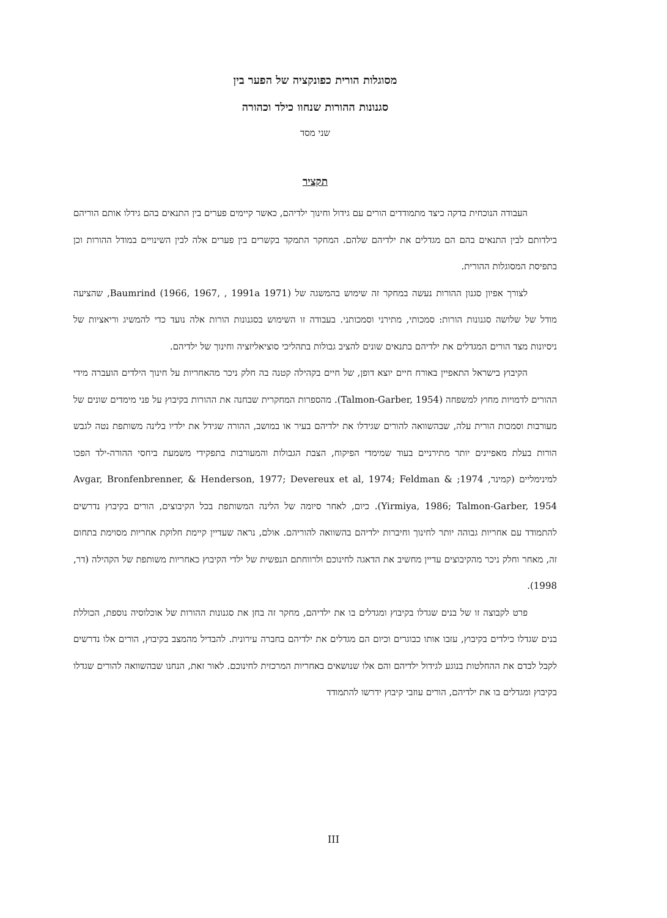מסוגלות הורית כפונקציה של הפער בין
סגנונות ההורות שנחוו כילד וכהורה
שני מסד
תקציר
העבודה הנוכחית בדקה כיצד מתמודדים הורים עם גידול וחינוך ילדיהם, כאשר קיימים פערים בין התנאים בהם גידלו אותם הוריהם בילדותם לבין התנאים בהם הם מגדלים את ילדיהם שלהם. המחקר התמקד בקשרים בין פערים אלה לבין השינויים במודל ההורות וכן בתפיסת המסוגלות ההורית.
לצורך אפיון סגנון ההורות נעשה במחקר זה שימוש בהמשגה של Baumrind (1966, 1967, , 1991a 1971), שהציעה מודל של שלושה סגנונות הורות: סמכותי, מתירני וסמכותני. בעבודה זו השימוש בסגנונות הורות אלה נועד כדי להמשיג וריאציות של ניסיונות מצד הורים המגדלים את ילדיהם בתנאים שונים להציב גבולות בתהליכי סוציאליזציה וחינוך של ילדיהם.
הקיבוץ בישראל התאפיין באורח חיים יוצא דופן, של חיים בקהילה קטנה בה חלק ניכר מהאחריות על חינוך הילדים הועברה מידי ההורים לדמויות מחוץ למשפחה (Talmon-Garber, 1954). מהספרות המחקרית שבחנה את ההורות בקיבוץ על פני מימדים שונים של מעורבות וסמכות הורית עלה, שבהשוואה להורים שגידלו את ילדיהם בעיר או במושב, ההורה שגידל את ילדיו בלינה משותפת נטה לגבש הורות בעלת מאפיינים יותר מתירניים בעוד שמימדי הפיקוח, הצבת הגבולות והמעורבות בתפקידי משמעת ביחסי ההורה-ילד הפכו למינימליים (קמינר, 1974; Avgar, Bronfenbrenner, & Henderson, 1977; Devereux et al, 1974; Feldman & Yirmiya, 1986; Talmon-Garber, 1954). כיום, לאחר סיומה של הלינה המשותפת בכל הקיבוצים, הורים בקיבוץ נדרשים להתמודד עם אחריות גבוהה יותר לחינוך וחיברות ילדיהם בהשוואה להוריהם. אולם, נראה שעדיין קיימת חלוקת אחריות מסוימת בתחום זה, מאחר וחלק ניכר מהקיבוצים עדיין מחשיב את הדאגה לחינוכם ולרווחתם הנפשית של ילדי הקיבוץ כאחריות משותפת של הקהילה (דר, 1998).
פרט לקבוצה זו של בנים שגדלו בקיבוץ ומגדלים בו את ילדיהם, מחקר זה בחן את סגנונות ההורות של אוכלוסיה נוספת, הכוללת בנים שגדלו כילדים בקיבוץ, עזבו אותו כבוגרים וכיום הם מגדלים את ילדיהם בחברה עירונית. להבדיל מהמצב בקיבוץ, הורים אלו נדרשים לקבל לבדם את ההחלטות בנוגע לגידול ילדיהם והם אלו שנושאים באחריות המרכזית לחינוכם. לאור זאת, הנחנו שבהשוואה להורים שגדלו בקיבוץ ומגדלים בו את ילדיהם, הורים עוזבי קיבוץ ידרשו להתמודד
III